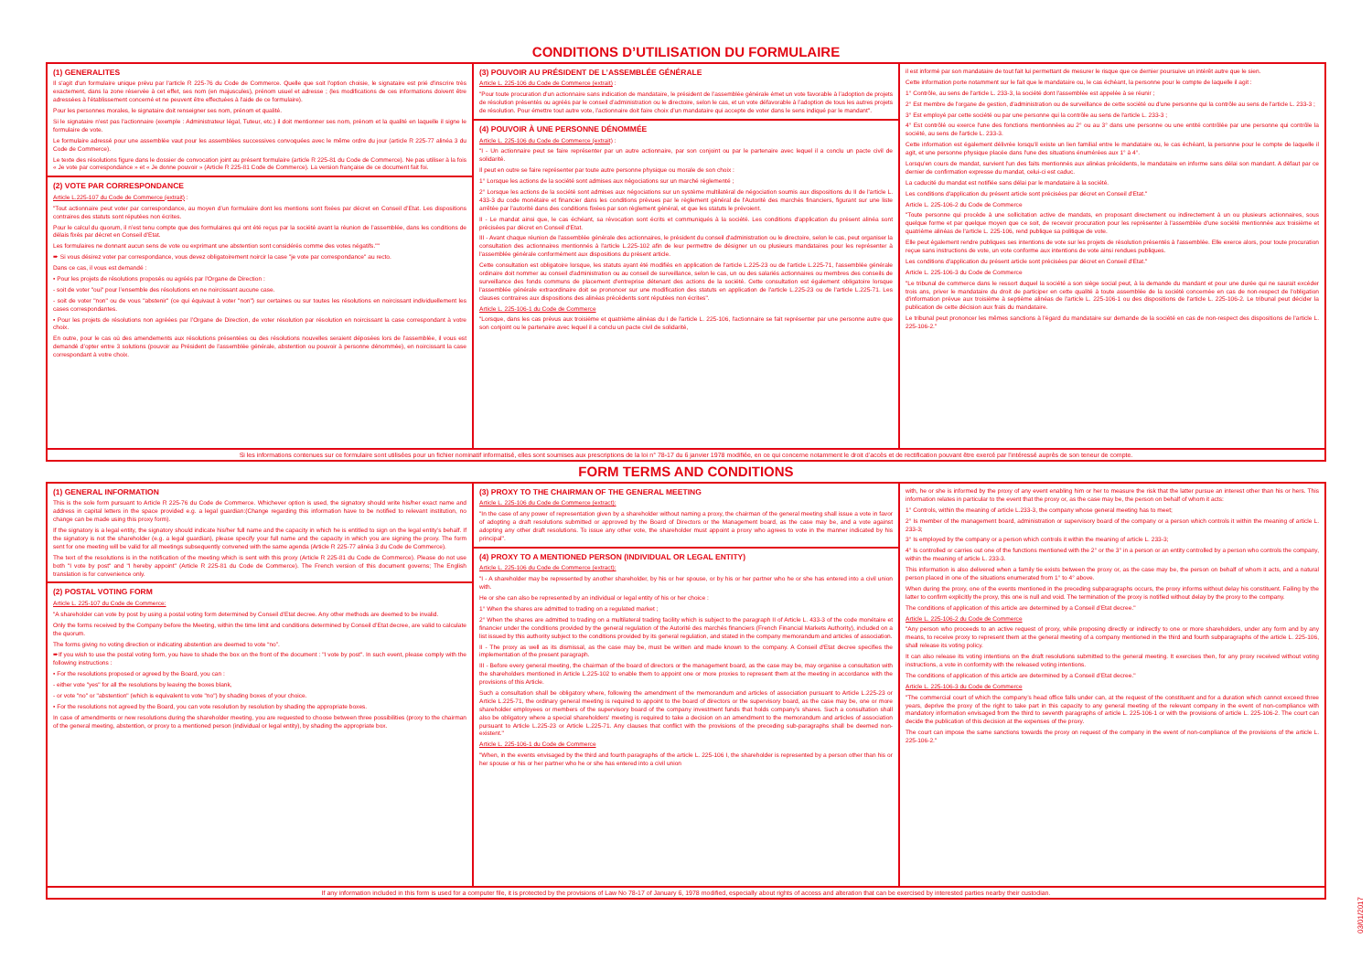CONDITIONS D’UTILISATION DU FORMULAIRE
(1) GENERALITES
Il s'agit d'un formulaire unique prévu par l'article R 225-76 du Code de Commerce. Quelle que soit l'option choisie, le signataire est prié d'inscrire très exactement, dans la zone réservée à cet effet, ses nom (en majuscules), prénom usuel et adresse ; (les modifications de ces informations doivent être adressées à l'établissement concerné et ne peuvent être effectuées à l'aide de ce formulaire).
Pour les personnes morales, le signataire doit renseigner ses nom, prénom et qualité.
Si le signataire n'est pas l'actionnaire (exemple : Administrateur légal, Tuteur, etc.) il doit mentionner ses nom, prénom et la qualité en laquelle il signe le formulaire de vote.
Le formulaire adressé pour une assemblée vaut pour les assemblées successives convoquées avec le même ordre du jour (article R 225-77 alinéa 3 du Code de Commerce).
Le texte des résolutions figure dans le dossier de convocation joint au présent formulaire (article R 225-81 du Code de Commerce). Ne pas utiliser à la fois « Je vote par correspondance » et « Je donne pouvoir » (Article R 225-81 Code de Commerce). La version française de ce document fait foi.
(2) VOTE PAR CORRESPONDANCE
Article L.225-107 du Code de Commerce (extrait) :
"Tout actionnaire peut voter par correspondance, au moyen d’un formulaire dont les mentions sont fixées par décret en Conseil d’Etat. Les dispositions contraires des statuts sont réputées non écrites.
Pour le calcul du quorum, il n’est tenu compte que des formulaires qui ont été reçus par la société avant la réunion de l’assemblée, dans les conditions de délais fixés par décret en Conseil d’Etat.
Les formulaires ne donnant aucun sens de vote ou exprimant une abstention sont considérés comme des votes négatifs.""
➨ Si vous désirez voter par correspondance, vous devez obligatoirement noircir la case "je vote par correspondance" au recto.
Dans ce cas, il vous est demandé :
• Pour les projets de résolutions proposés ou agréés par l’Organe de Direction :
- soit de voter "oui" pour l’ensemble des résolutions en ne noircissant aucune case.
- soit de voter "non" ou de vous "abstenir" (ce qui équivaut à voter "non") sur certaines ou sur toutes les résolutions en noircissant individuellement les cases correspondantes.
• Pour les projets de résolutions non agréées par l’Organe de Direction, de voter résolution par résolution en noircissant la case correspondant à votre choix.
En outre, pour le cas où des amendements aux résolutions présentées ou des résolutions nouvelles seraient déposées lors de l’assemblée, il vous est demandé d’opter entre 3 solutions (pouvoir au Président de l’assemblée générale, abstention ou pouvoir à personne dénommée), en noircissant la case correspondant à votre choix.
(3) POUVOIR AU PRÉSIDENT DE L’ASSEMBLÉE GÉNÉRALE
Article L. 225-106 du Code de Commerce (extrait) :
"Pour toute procuration d’un actionnaire sans indication de mandataire, le président de l’assemblée générale émet un vote favorable à l’adoption de projets de résolution présentés ou agréés par le conseil d’administration ou le directoire, selon le cas, et un vote défavorable à l’adoption de tous les autres projets de résolution. Pour émettre tout autre vote, l’actionnaire doit faire choix d’un mandataire qui accepte de voter dans le sens indiqué par le mandant".
(4) POUVOIR À UNE PERSONNE DÉNOMMÉE
Article L. 225-106 du Code de Commerce (extrait) :
"I - Un actionnaire peut se faire représenter par un autre actionnaire, par son conjoint ou par le partenaire avec lequel il a conclu un pacte civil de solidarité.
Il peut en outre se faire représenter par toute autre personne physique ou morale de son choix :
1° Lorsque les actions de la société sont admises aux négociations sur un marché réglementé ;
2° Lorsque les actions de la société sont admises aux négociations sur un système multilatéral de négociation soumis aux dispositions du II de l'article L. 433-3 du code monétaire et financier dans les conditions prévues par le règlement général de l'Autorité des marchés financiers, figurant sur une liste arrêtée par l'autorité dans des conditions fixées par son règlement général, et que les statuts le prévoient.
II - Le mandat ainsi que, le cas échéant, sa révocation sont écrits et communiqués à la société. Les conditions d'application du présent alinéa sont précisées par décret en Conseil d'Etat.
III - Avant chaque réunion de l'assemblée générale des actionnaires, le président du conseil d'administration ou le directoire, selon le cas, peut organiser la consultation des actionnaires mentionnés à l'article L.225-102 afin de leur permettre de désigner un ou plusieurs mandataires pour les représenter à l'assemblée générale conformément aux dispositions du présent article.
Cette consultation est obligatoire lorsque, les statuts ayant été modifiés en application de l'article L.225-23 ou de l'article L.225-71, l'assemblée générale ordinaire doit nommer au conseil d'administration ou au conseil de surveillance, selon le cas, un ou des salariés actionnaires ou membres des conseils de surveillance des fonds communs de placement d'entreprise détenant des actions de la société. Cette consultation est également obligatoire lorsque l'assemblée générale extraordinaire doit se prononcer sur une modification des statuts en application de l'article L.225-23 ou de l'article L.225-71. Les clauses contraires aux dispositions des alinéas précédents sont réputées non écrites".
Article L. 225-106-1 du Code de Commerce
"Lorsque, dans les cas prévus aux troisième et quatrième alinéas du I de l'article L. 225-106, l'actionnaire se fait représenter par une personne autre que son conjoint ou le partenaire avec lequel il a conclu un pacte civil de solidarité,
il est informé par son mandataire de tout fait lui permettant de mesurer le risque que ce dernier poursuive un intérêt autre que le sien.
Cette information porte notamment sur le fait que le mandataire ou, le cas échéant, la personne pour le compte de laquelle il agit :
1° Contrôle, au sens de l'article L. 233-3, la société dont l'assemblée est appelée à se réunir ;
2° Est membre de l'organe de gestion, d'administration ou de surveillance de cette société ou d'une personne qui la contrôle au sens de l'article L. 233-3 ;
3° Est employé par cette société ou par une personne qui la contrôle au sens de l'article L. 233-3 ;
4° Est contrôlé ou exerce l'une des fonctions mentionnées au 2° ou au 3° dans une personne ou une entité contrôlée par une personne qui contrôle la société, au sens de l'article L. 233-3.
Cette information est également délivrée lorsqu'il existe un lien familial entre le mandataire ou, le cas échéant, la personne pour le compte de laquelle il agit, et une personne physique placée dans l'une des situations énumérées aux 1° à 4°.
Lorsqu'en cours de mandat, survient l'un des faits mentionnés aux alinéas précédents, le mandataire en informe sans délai son mandant. A défaut par ce dernier de confirmation expresse du mandat, celui-ci est caduc.
La caducité du mandat est notifiée sans délai par le mandataire à la société.
Les conditions d'application du présent article sont précisées par décret en Conseil d'Etat."
Article L. 225-106-2 du Code de Commerce
"Toute personne qui procède à une sollicitation active de mandats, en proposant directement ou indirectement à un ou plusieurs actionnaires, sous quelque forme et par quelque moyen que ce soit, de recevoir procuration pour les représenter à l'assemblée d'une société mentionnée aux troisième et quatrième alinéas de l'article L. 225-106, rend publique sa politique de vote.
Elle peut également rendre publiques ses intentions de vote sur les projets de résolution présentés à l'assemblée. Elle exerce alors, pour toute procuration reçue sans instructions de vote, un vote conforme aux intentions de vote ainsi rendues publiques.
Les conditions d'application du présent article sont précisées par décret en Conseil d'Etat."
Article L. 225-106-3 du Code de Commerce
"Le tribunal de commerce dans le ressort duquel la société a son siège social peut, à la demande du mandant et pour une durée qui ne saurait excéder trois ans, priver le mandataire du droit de participer en cette qualité à toute assemblée de la société concernée en cas de non-respect de l'obligation d'information prévue aux troisième à septième alinéas de l'article L. 225-106-1 ou des dispositions de l'article L. 225-106-2. Le tribunal peut décider la publication de cette décision aux frais du mandataire.
Le tribunal peut prononcer les mêmes sanctions à l'égard du mandataire sur demande de la société en cas de non-respect des dispositions de l'article L. 225-106-2."
Si les informations contenues sur ce formulaire sont utilisées pour un fichier nominatif informatisé, elles sont soumises aux prescriptions de la loi n° 78-17 du 6 janvier 1978 modifiée, en ce qui concerne notamment le droit d’accès et de rectification pouvant être exercé par l’intéressé auprès de son teneur de compte.
FORM TERMS AND CONDITIONS
(1) GENERAL INFORMATION
This is the sole form pursuant to Article R 225-76 du Code de Commerce. Whichever option is used, the signatory should write his/her exact name and address in capital letters in the space provided e.g. a legal guardian:(Change regarding this information have to be notified to relevant institution, no change can be made using this proxy form).
If the signatory is a legal entity, the signatory should indicate his/her full name and the capacity in which he is entitled to sign on the legal entity’s behalf. If the signatory is not the shareholder (e.g. a legal guardian), please specify your full name and the capacity in which you are signing the proxy. The form sent for one meeting will be valid for all meetings subsequently convened with the same agenda (Article R 225-77 alinéa 3 du Code de Commerce).
The text of the resolutions is in the notification of the meeting which is sent with this proxy (Article R 225-81 du Code de Commerce). Please do not use both "I vote by post" and "I hereby appoint" (Article R 225-81 du Code de Commerce). The French version of this document governs; The English translation is for convenience only.
(2) POSTAL VOTING FORM
Article L. 225-107 du Code de Commerce:
"A shareholder can vote by post by using a postal voting form determined by Conseil d’Etat decree. Any other methods are deemed to be invalid.
Only the forms received by the Company before the Meeting, within the time limit and conditions determined by Conseil d’Etat decree, are valid to calculate the quorum.
The forms giving no voting direction or indicating abstention are deemed to vote “no”.
➨If you wish to use the postal voting form, you have to shade the box on the front of the document : "I vote by post". In such event, please comply with the following instructions :
• For the resolutions proposed or agreed by the Board, you can :
- either vote "yes" for all the resolutions by leaving the boxes blank,
- or vote "no" or "abstention" (which is equivalent to vote "no") by shading boxes of your choice.
• For the resolutions not agreed by the Board, you can vote resolution by resolution by shading the appropriate boxes.
In case of amendments or new resolutions during the shareholder meeting, you are requested to choose between three possibilities (proxy to the chairman of the general meeting, abstention, or proxy to a mentioned person (individual or legal entity), by shading the appropriate box.
(3) PROXY TO THE CHAIRMAN OF THE GENERAL MEETING
Article L. 225-106 du Code de Commerce (extract):
"In the case of any power of representation given by a shareholder without naming a proxy, the chairman of the general meeting shall issue a vote in favor of adopting a draft resolutions submitted or approved by the Board of Directors or the Management board, as the case may be, and a vote against adopting any other draft resolutions. To issue any other vote, the shareholder must appoint a proxy who agrees to vote in the manner indicated by his principal".
(4) PROXY TO A MENTIONED PERSON (INDIVIDUAL OR LEGAL ENTITY)
Article L. 225-106 du Code de Commerce (extract):
"I - A shareholder may be represented by another shareholder, by his or her spouse, or by his or her partner who he or she has entered into a civil union with.
He or she can also be represented by an individual or legal entity of his or her choice :
1° When the shares are admitted to trading on a regulated market ;
2° When the shares are admitted to trading on a multilateral trading facility which is subject to the paragraph II of Article L. 433-3 of the code monétaire et financier under the conditions provided by the general regulation of the Autorité des marchés financiers (French Financial Markets Authority), included on a list issued by this authority subject to the conditions provided by its general regulation, and stated in the company memorandum and articles of association.
II - The proxy as well as its dismissal, as the case may be, must be written and made known to the company. A Conseil d'Etat decree specifies the implementation of the present paragraph.
III - Before every general meeting, the chairman of the board of directors or the management board, as the case may be, may organise a consultation with the shareholders mentioned in Article L.225-102 to enable them to appoint one or more proxies to represent them at the meeting in accordance with the provisions of this Article.
Such a consultation shall be obligatory where, following the amendment of the memorandum and articles of association pursuant to Article L.225-23 or Article L.225-71, the ordinary general meeting is required to appoint to the board of directors or the supervisory board, as the case may be, one or more shareholder employees or members of the supervisory board of the company investment funds that holds company’s shares. Such a consultation shall also be obligatory where a special shareholders' meeting is required to take a decision on an amendment to the memorandum and articles of association pursuant to Article L.225-23 or Article L.225-71. Any clauses that conflict with the provisions of the preceding sub-paragraphs shall be deemed non-existent."
Article L. 225-106-1 du Code de Commerce
"When, in the events envisaged by the third and fourth paragraphs of the article L. 225-106 I, the shareholder is represented by a person other than his or her spouse or his or her partner who he or she has entered into a civil union
with, he or she is informed by the proxy of any event enabling him or her to measure the risk that the latter pursue an interest other than his or hers. This information relates in particular to the event that the proxy or, as the case may be, the person on behalf of whom it acts:
1° Controls, within the meaning of article L.233-3, the company whose general meeting has to meet;
2° Is member of the management board, administration or supervisory board of the company or a person which controls it within the meaning of article L. 233-3;
3° Is employed by the company or a person which controls it within the meaning of article L. 233-3;
4° Is controlled or carries out one of the functions mentioned with the 2° or the 3° in a person or an entity controlled by a person who controls the company, within the meaning of article L. 233-3.
This information is also delivered when a family tie exists between the proxy or, as the case may be, the person on behalf of whom it acts, and a natural person placed in one of the situations enumerated from 1° to 4° above.
When during the proxy, one of the events mentioned in the preceding subparagraphs occurs, the proxy informs without delay his constituent. Failing by the latter to confirm explicitly the proxy, this one is null and void. The termination of the proxy is notified without delay by the proxy to the company.
The conditions of application of this article are determined by a Conseil d’Etat decree."
Article L. 225-106-2 du Code de Commerce
"Any person who proceeds to an active request of proxy, while proposing directly or indirectly to one or more shareholders, under any form and by any means, to receive proxy to represent them at the general meeting of a company mentioned in the third and fourth subparagraphs of the article L. 225-106, shall release its voting policy.
It can also release its voting intentions on the draft resolutions submitted to the general meeting. It exercises then, for any proxy received without voting instructions, a vote in conformity with the released voting intentions.
The conditions of application of this article are determined by a Conseil d’Etat decree."
Article L. 225-106-3 du Code de Commerce
"The commercial court of which the company’s head office falls under can, at the request of the constituent and for a duration which cannot exceed three years, deprive the proxy of the right to take part in this capacity to any general meeting of the relevant company in the event of non-compliance with mandatory information envisaged from the third to seventh paragraphs of article L. 225-106-1 or with the provisions of article L. 225-106-2. The court can decide the publication of this decision at the expenses of the proxy.
The court can impose the same sanctions towards the proxy on request of the company in the event of non-compliance of the provisions of the article L. 225-106-2."
If any information included in this form is used for a computer file, it is protected by the provisions of Law No 78-17 of January 6, 1978 modified, especially about rights of access and alteration that can be exercised by interested parties nearby their custodian.
03/01/2017